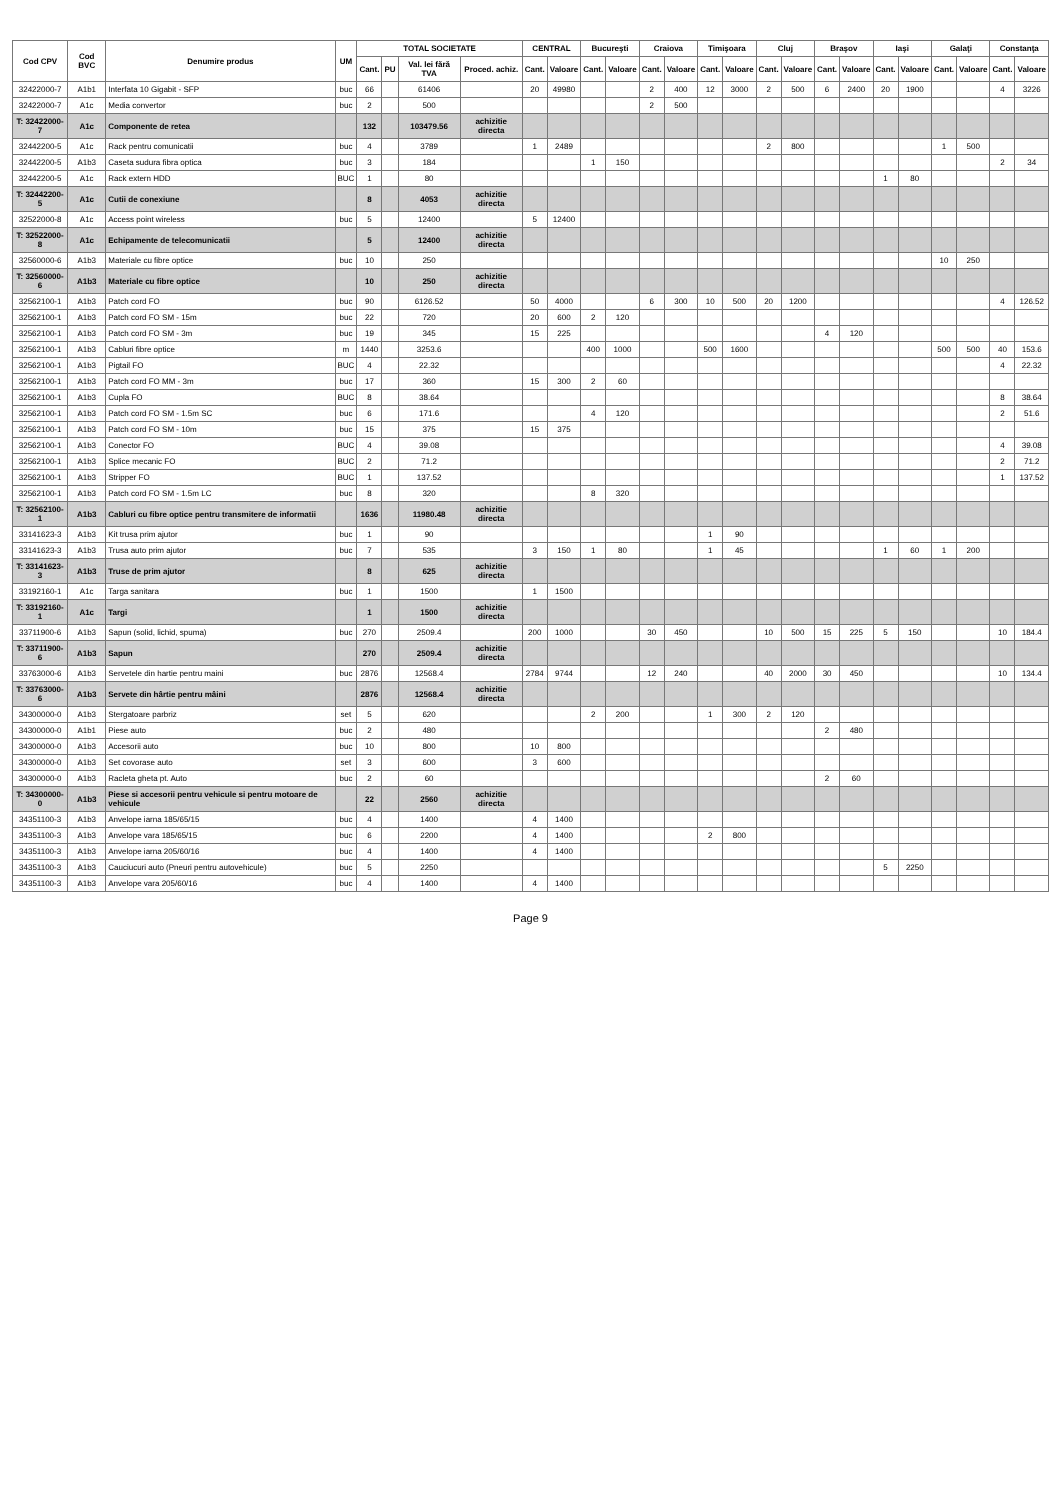| Cod CPV | Cod BVC | Denumire produs | UM | TOTAL SOCIETATE | | | | CENTRAL | | Bucureşti | | Craiova | | Timişoara | | Cluj | | Braşov | | Iaşi | | Galaţi | | Constanţa | |
| --- | --- | --- | --- | --- | --- | --- | --- | --- | --- | --- | --- | --- | --- | --- | --- | --- | --- | --- | --- | --- | --- | --- | --- | --- | --- |
| | | | | Cant. | PU | Val. lei fără TVA | Proced. achiz. | Cant. | Valoare | Cant. | Valoare | Cant. | Valoare | Cant. | Valoare | Cant. | Valoare | Cant. | Valoare | Cant. | Valoare | Cant. | Valoare | Cant. | Valoare |
| 32422000-7 | A1b1 | Interfata 10 Gigabit - SFP | buc | 66 | | 61406 | | 20 | 49980 | | | 2 | 400 | 12 | 3000 | 2 | 500 | 6 | 2400 | 20 | 1900 | | | 4 | 3226 |
| 32422000-7 | A1c | Media convertor | buc | 2 | | 500 | | | | | | 2 | 500 | | | | | | | | | | | | |
| T: 32422000-7 | A1c | Componente de retea | | 132 | | 103479.56 | achizitie directa | | | | | | | | | | | | | | | | | | |
| 32442200-5 | A1c | Rack pentru comunicatii | buc | 4 | | 3789 | | 1 | 2489 | | | | | | | 2 | 800 | | | | | 1 | 500 | | |
| 32442200-5 | A1b3 | Caseta sudura fibra optica | buc | 3 | | 184 | | | | 1 | 150 | | | | | | | | | | | | | 2 | 34 |
| 32442200-5 | A1c | Rack extern HDD | BUC | 1 | | 80 | | | | | | | | | | | | | | 1 | 80 | | | | |
| T: 32442200-5 | A1c | Cutii de conexiune | | 8 | | 4053 | achizitie directa | | | | | | | | | | | | | | | | | | |
| 32522000-8 | A1c | Access point wireless | buc | 5 | | 12400 | | 5 | 12400 | | | | | | | | | | | | | | | | |
| T: 32522000-8 | A1c | Echipamente de telecomunicatii | | 5 | | 12400 | achizitie directa | | | | | | | | | | | | | | | | | | |
| 32560000-6 | A1b3 | Materiale cu fibre optice | buc | 10 | | 250 | | | | | | | | | | | | | | | | 10 | 250 | | |
| T: 32560000-6 | A1b3 | Materiale cu fibre optice | | 10 | | 250 | achizitie directa | | | | | | | | | | | | | | | | | | |
| 32562100-1 | A1b3 | Patch cord FO | buc | 90 | | 6126.52 | | 50 | 4000 | | | 6 | 300 | 10 | 500 | 20 | 1200 | | | | | | | 4 | 126.52 |
| 32562100-1 | A1b3 | Patch cord FO SM - 15m | buc | 22 | | 720 | | 20 | 600 | 2 | 120 | | | | | | | | | | | | | | |
| 32562100-1 | A1b3 | Patch cord FO SM - 3m | buc | 19 | | 345 | | 15 | 225 | | | | | | | | | 4 | 120 | | | | | | |
| 32562100-1 | A1b3 | Cabluri fibre optice | m | 1440 | | 3253.6 | | | | 400 | 1000 | | | 500 | 1600 | | | | | | | 500 | 500 | 40 | 153.6 |
| 32562100-1 | A1b3 | Pigtail FO | BUC | 4 | | 22.32 | | | | | | | | | | | | | | | | | | 4 | 22.32 |
| 32562100-1 | A1b3 | Patch cord FO MM - 3m | buc | 17 | | 360 | | 15 | 300 | 2 | 60 | | | | | | | | | | | | | | |
| 32562100-1 | A1b3 | Cupla FO | BUC | 8 | | 38.64 | | | | | | | | | | | | | | | | | | 8 | 38.64 |
| 32562100-1 | A1b3 | Patch cord FO SM - 1.5m SC | buc | 6 | | 171.6 | | | | 4 | 120 | | | | | | | | | | | | | 2 | 51.6 |
| 32562100-1 | A1b3 | Patch cord FO SM - 10m | buc | 15 | | 375 | | 15 | 375 | | | | | | | | | | | | | | | | |
| 32562100-1 | A1b3 | Conector FO | BUC | 4 | | 39.08 | | | | | | | | | | | | | | | | | | 4 | 39.08 |
| 32562100-1 | A1b3 | Splice mecanic FO | BUC | 2 | | 71.2 | | | | | | | | | | | | | | | | | | 2 | 71.2 |
| 32562100-1 | A1b3 | Stripper FO | BUC | 1 | | 137.52 | | | | | | | | | | | | | | | | | | 1 | 137.52 |
| 32562100-1 | A1b3 | Patch cord FO SM - 1.5m LC | buc | 8 | | 320 | | | | 8 | 320 | | | | | | | | | | | | | | |
| T: 32562100-1 | A1b3 | Cabluri cu fibre optice pentru transmitere de informatii | | 1636 | | 11980.48 | achizitie directa | | | | | | | | | | | | | | | | | | |
| 33141623-3 | A1b3 | Kit trusa prim ajutor | buc | 1 | | 90 | | | | | | | | 1 | 90 | | | | | | | | | | |
| 33141623-3 | A1b3 | Trusa auto prim ajutor | buc | 7 | | 535 | | 3 | 150 | 1 | 80 | | | 1 | 45 | | | | | 1 | 60 | 1 | 200 | | |
| T: 33141623-3 | A1b3 | Truse de prim ajutor | | 8 | | 625 | achizitie directa | | | | | | | | | | | | | | | | | | |
| 33192160-1 | A1c | Targa sanitara | buc | 1 | | 1500 | | 1 | 1500 | | | | | | | | | | | | | | | | |
| T: 33192160-1 | A1c | Targi | | 1 | | 1500 | achizitie directa | | | | | | | | | | | | | | | | | | |
| 33711900-6 | A1b3 | Sapun (solid, lichid, spuma) | buc | 270 | | 2509.4 | | 200 | 1000 | | | 30 | 450 | | | 10 | 500 | 15 | 225 | 5 | 150 | | | 10 | 184.4 |
| T: 33711900-6 | A1b3 | Sapun | | 270 | | 2509.4 | achizitie directa | | | | | | | | | | | | | | | | | | |
| 33763000-6 | A1b3 | Servetele din hartie pentru maini | buc | 2876 | | 12568.4 | | 2784 | 9744 | | | 12 | 240 | | | 40 | 2000 | 30 | 450 | | | | | 10 | 134.4 |
| T: 33763000-6 | A1b3 | Servete din hârtie pentru mâini | | 2876 | | 12568.4 | achizitie directa | | | | | | | | | | | | | | | | | | |
| 34300000-0 | A1b3 | Stergatoare parbriz | set | 5 | | 620 | | | | 2 | 200 | | | 1 | 300 | 2 | 120 | | | | | | | | |
| 34300000-0 | A1b1 | Piese auto | buc | 2 | | 480 | | | | | | | | | | | | 2 | 480 | | | | | | |
| 34300000-0 | A1b3 | Accesorii auto | buc | 10 | | 800 | | 10 | 800 | | | | | | | | | | | | | | | | |
| 34300000-0 | A1b3 | Set covorase auto | set | 3 | | 600 | | 3 | 600 | | | | | | | | | | | | | | | | |
| 34300000-0 | A1b3 | Racleta gheta pt. Auto | buc | 2 | | 60 | | | | | | | | | | | | 2 | 60 | | | | | | |
| T: 34300000-0 | A1b3 | Piese si accesorii pentru vehicule si pentru motoare de vehicule | | 22 | | 2560 | achizitie directa | | | | | | | | | | | | | | | | | | |
| 34351100-3 | A1b3 | Anvelope iarna 185/65/15 | buc | 4 | | 1400 | | 4 | 1400 | | | | | | | | | | | | | | | | |
| 34351100-3 | A1b3 | Anvelope vara 185/65/15 | buc | 6 | | 2200 | | 4 | 1400 | | | | | 2 | 800 | | | | | | | | | | |
| 34351100-3 | A1b3 | Anvelope iarna 205/60/16 | buc | 4 | | 1400 | | 4 | 1400 | | | | | | | | | | | | | | | | |
| 34351100-3 | A1b3 | Cauciucuri auto (Pneuri pentru autovehicule) | buc | 5 | | 2250 | | | | | | | | | | | | | | 5 | 2250 | | | | |
| 34351100-3 | A1b3 | Anvelope vara 205/60/16 | buc | 4 | | 1400 | | 4 | 1400 | | | | | | | | | | | | | | | | |
Page 9